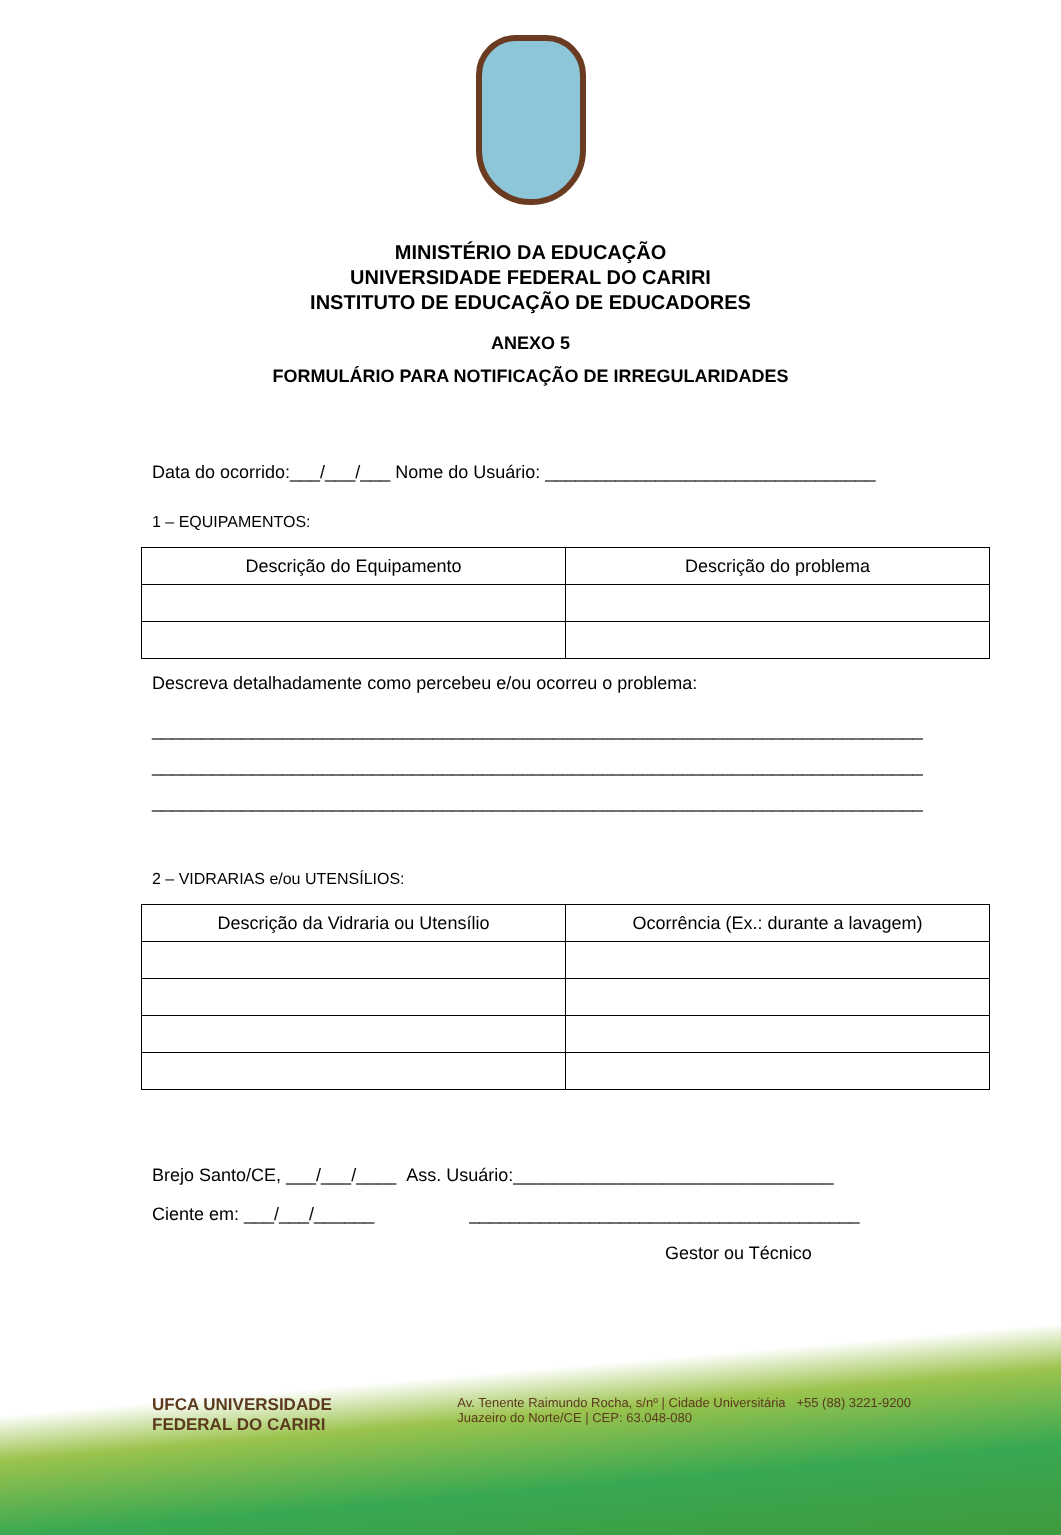MINISTÉRIO DA EDUCAÇÃO
UNIVERSIDADE FEDERAL DO CARIRI
INSTITUTO DE EDUCAÇÃO DE EDUCADORES
ANEXO 5
FORMULÁRIO PARA NOTIFICAÇÃO DE IRREGULARIDADES
Data do ocorrido:___/___/___ Nome do Usuário: _________________________________
1 – EQUIPAMENTOS:
| Descrição do Equipamento | Descrição do problema |
| --- | --- |
Descreva detalhadamente como percebeu e/ou ocorreu o problema:
_____________________________________________________________________________
_____________________________________________________________________________
_____________________________________________________________________________
2 – VIDRARIAS e/ou UTENSÍLIOS:
| Descrição da Vidraria ou Utensílio | Ocorrência (Ex.: durante a lavagem) |
| --- | --- |
Brejo Santo/CE, ___/___/____ Ass. Usuário:________________________________
Ciente em: ___/___/______ _______________________________________
Gestor ou Técnico
UFCA UNIVERSIDADE
FEDERAL DO CARIRI Av. Tenente Raimundo Rocha, s/nº | Cidade Universitária +55 (88) 3221-9200
Juazeiro do Norte/CE | CEP: 63.048-080